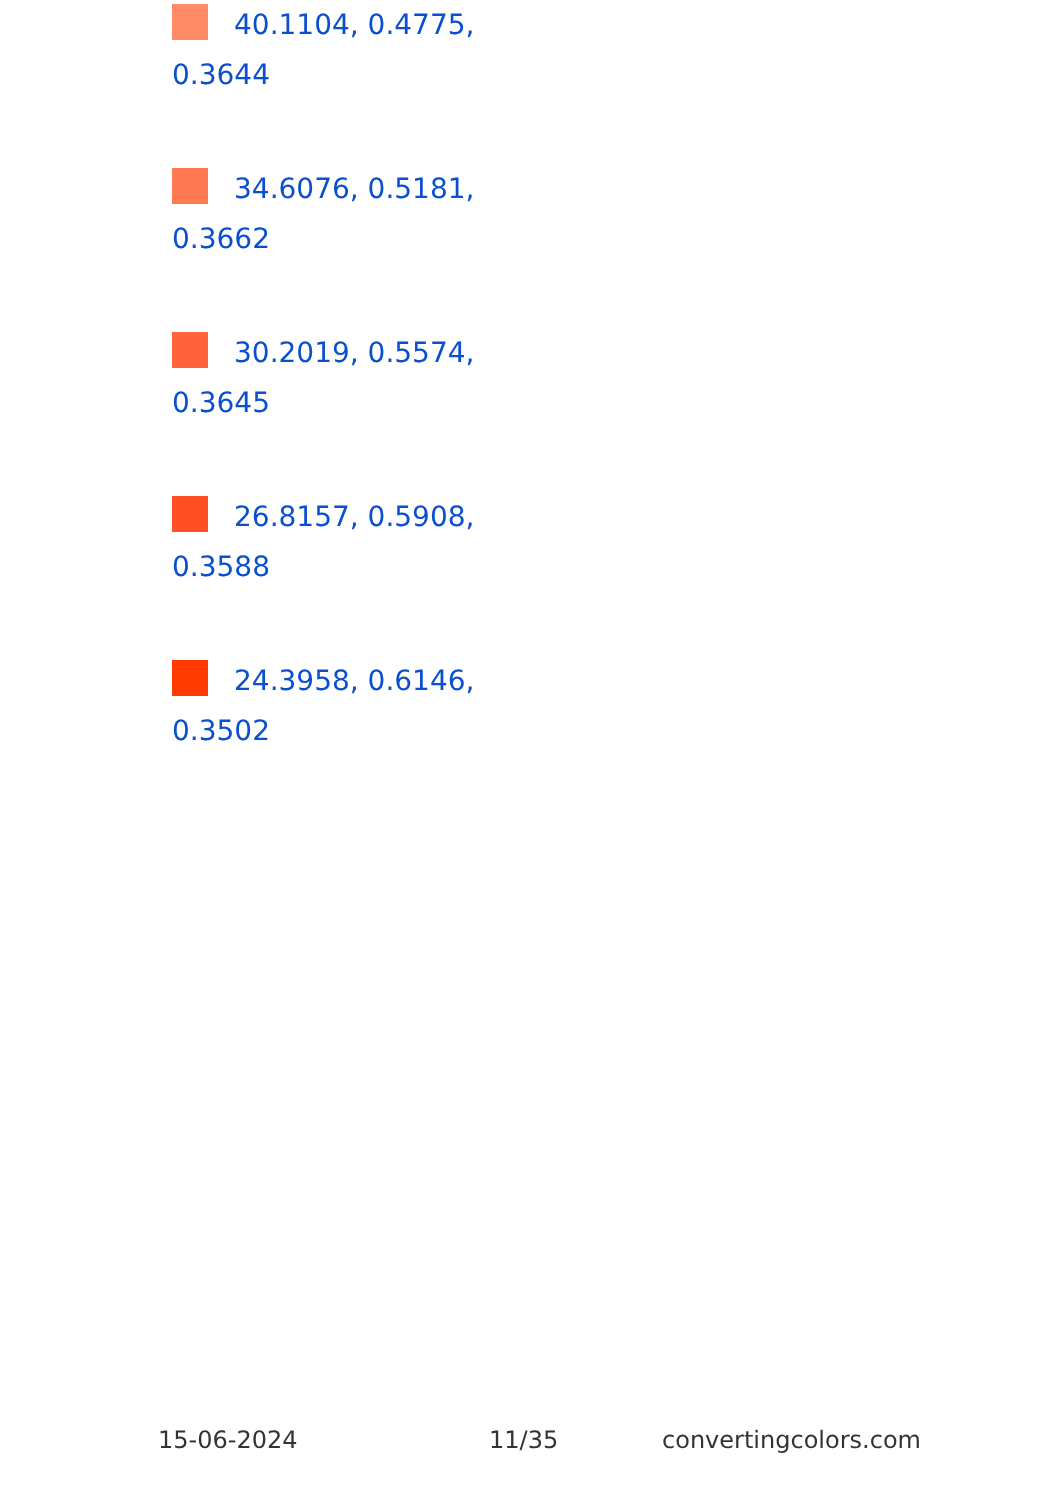40.1104, 0.4775, 0.3644
34.6076, 0.5181, 0.3662
30.2019, 0.5574, 0.3645
26.8157, 0.5908, 0.3588
24.3958, 0.6146, 0.3502
15-06-2024 11/35 convertingcolors.com